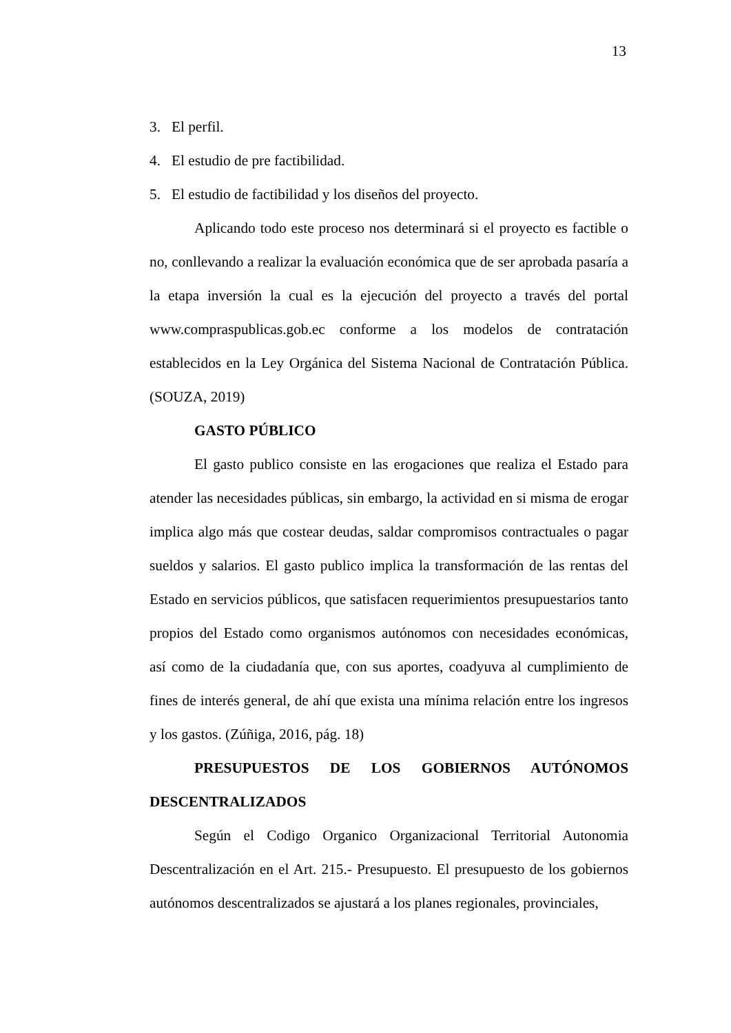13
3. El perfil.
4. El estudio de pre factibilidad.
5. El estudio de factibilidad y los diseños del proyecto.
Aplicando todo este proceso nos determinará si el proyecto es factible o no, conllevando a realizar la evaluación económica que de ser aprobada pasaría a la etapa inversión la cual es la ejecución del proyecto a través del portal www.compraspublicas.gob.ec conforme a los modelos de contratación establecidos en la Ley Orgánica del Sistema Nacional de Contratación Pública. (SOUZA, 2019)
GASTO PÚBLICO
El gasto publico consiste en las erogaciones que realiza el Estado para atender las necesidades públicas, sin embargo, la actividad en si misma de erogar implica algo más que costear deudas, saldar compromisos contractuales o pagar sueldos y salarios. El gasto publico implica la transformación de las rentas del Estado en servicios públicos, que satisfacen requerimientos presupuestarios tanto propios del Estado como organismos autónomos con necesidades económicas, así como de la ciudadanía que, con sus aportes, coadyuva al cumplimiento de fines de interés general, de ahí que exista una mínima relación entre los ingresos y los gastos. (Zúñiga, 2016, pág. 18)
PRESUPUESTOS DE LOS GOBIERNOS AUTÓNOMOS DESCENTRALIZADOS
Según el Codigo Organico Organizacional Territorial Autonomia Descentralización en el Art. 215.- Presupuesto. El presupuesto de los gobiernos autónomos descentralizados se ajustará a los planes regionales, provinciales,